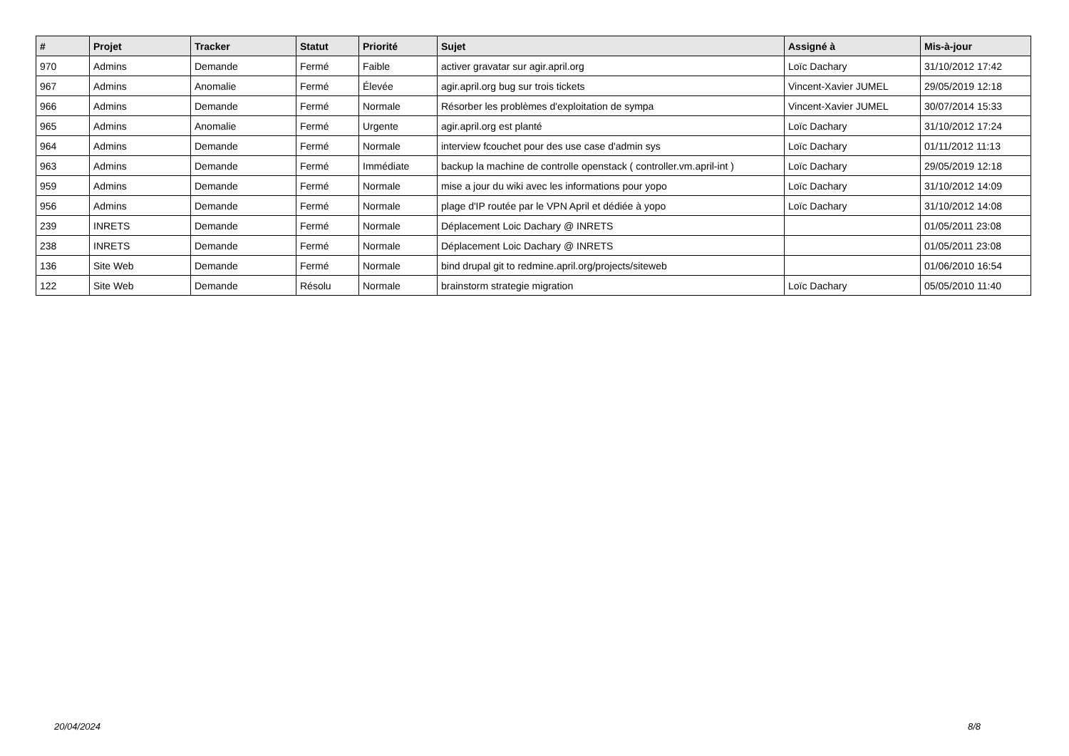| # | Projet | Tracker | Statut | Priorité | Sujet | Assigné à | Mis-à-jour |
| --- | --- | --- | --- | --- | --- | --- | --- |
| 970 | Admins | Demande | Fermé | Faible | activer gravatar sur agir.april.org | Loïc Dachary | 31/10/2012 17:42 |
| 967 | Admins | Anomalie | Fermé | Élevée | agir.april.org bug sur trois tickets | Vincent-Xavier JUMEL | 29/05/2019 12:18 |
| 966 | Admins | Demande | Fermé | Normale | Résorber les problèmes d'exploitation de sympa | Vincent-Xavier JUMEL | 30/07/2014 15:33 |
| 965 | Admins | Anomalie | Fermé | Urgente | agir.april.org est planté | Loïc Dachary | 31/10/2012 17:24 |
| 964 | Admins | Demande | Fermé | Normale | interview fcouchet pour des use case d'admin sys | Loïc Dachary | 01/11/2012 11:13 |
| 963 | Admins | Demande | Fermé | Immédiate | backup la machine de controlle openstack ( controller.vm.april-int ) | Loïc Dachary | 29/05/2019 12:18 |
| 959 | Admins | Demande | Fermé | Normale | mise a jour du wiki avec les informations pour yopo | Loïc Dachary | 31/10/2012 14:09 |
| 956 | Admins | Demande | Fermé | Normale | plage d'IP routée par le VPN April et dédiée à yopo | Loïc Dachary | 31/10/2012 14:08 |
| 239 | INRETS | Demande | Fermé | Normale | Déplacement Loic Dachary @ INRETS | | 01/05/2011 23:08 |
| 238 | INRETS | Demande | Fermé | Normale | Déplacement Loic Dachary @ INRETS | | 01/05/2011 23:08 |
| 136 | Site Web | Demande | Fermé | Normale | bind drupal git to redmine.april.org/projects/siteweb | | 01/06/2010 16:54 |
| 122 | Site Web | Demande | Résolu | Normale | brainstorm strategie migration | Loïc Dachary | 05/05/2010 11:40 |
20/04/2024 8/8